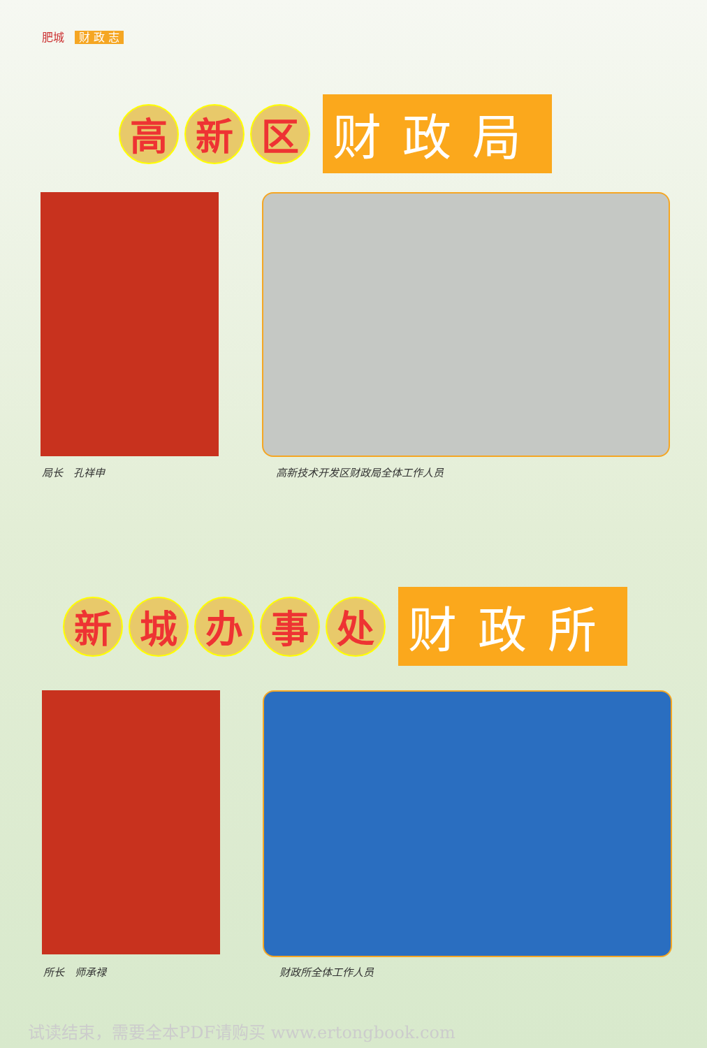肥城 财 政 志
高 新 区
财政局
局长　孔祥申 高新技术开发区财政局全体工作人员
新 城 办 事 处
财政所
所长　师承禄 财政所全体工作人员
试读结束，需要全本PDF请购买 www.ertongbook.com